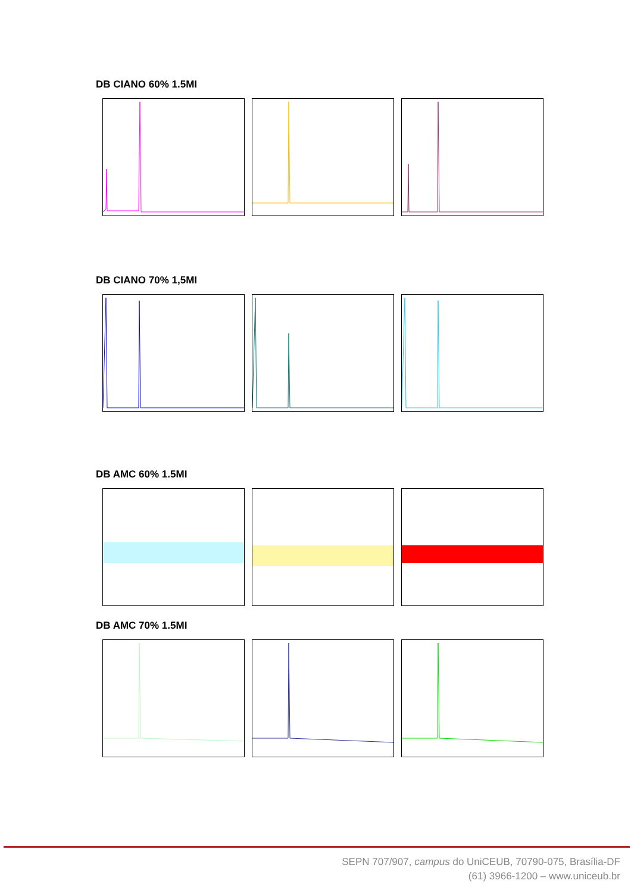DB CIANO 60% 1.5MI
DB CIANO 70% 1,5MI
DB AMC 60% 1.5MI
DB AMC 70% 1.5MI
SEPN 707/907, campus do UniCEUB, 70790-075, Brasília-DF
(61) 3966-1200 – www.uniceub.br